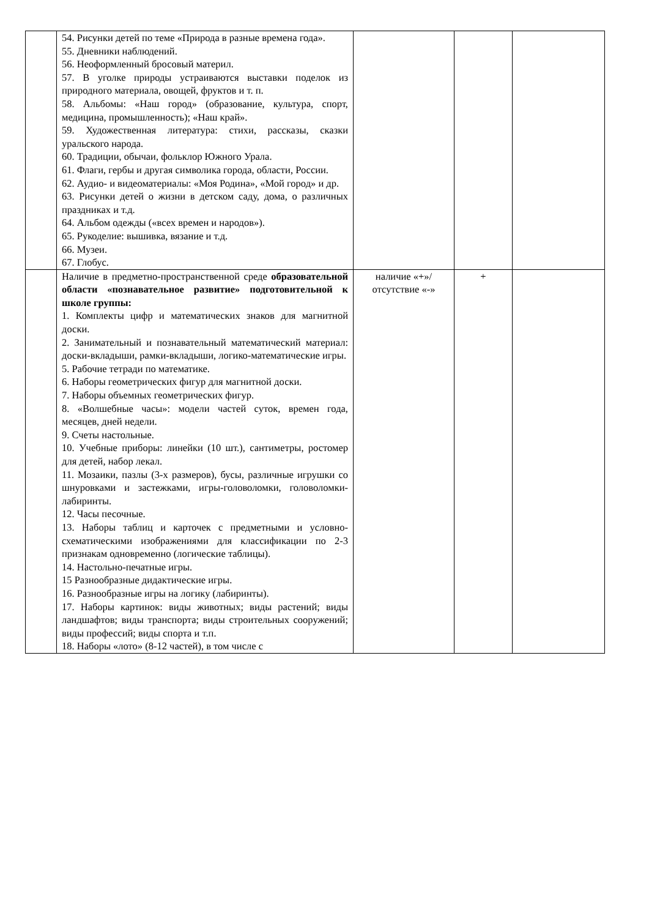| | 54. Рисунки детей по теме «Природа в разные времена года». 55. Дневники наблюдений. 56. Неоформленный бросовый материл. 57. В уголке природы устраиваются выставки поделок из природного материала, овощей, фруктов и т. п. 58. Альбомы: «Наш город» (образование, культура, спорт, медицина, промышленность); «Наш край». 59. Художественная литература: стихи, рассказы, сказки уральского народа. 60. Традиции, обычаи, фольклор Южного Урала. 61. Флаги, гербы и другая символика города, области, России. 62. Аудио- и видеоматериалы: «Моя Родина», «Мой город» и др. 63. Рисунки детей о жизни в детском саду, дома, о различных праздниках и т.д. 64. Альбом одежды («всех времен и народов»). 65. Рукоделие: вышивка, вязание и т.д. 66. Музеи. 67. Глобус. | | | |
| | Наличие в предметно-пространственной среде образовательной области «познавательное развитие» подготовительной к школе группы: 1. Комплекты цифр и математических знаков для магнитной доски. 2. Занимательный и познавательный математический материал: доски-вкладыши, рамки-вкладыши, логико-математические игры. 5. Рабочие тетради по математике. 6. Наборы геометрических фигур для магнитной доски. 7. Наборы объемных геометрических фигур. 8. «Волшебные часы»: модели частей суток, времен года, месяцев, дней недели. 9. Счеты настольные. 10. Учебные приборы: линейки (10 шт.), сантиметры, ростомер для детей, набор лекал. 11. Мозаики, пазлы (3-х размеров), бусы, различные игрушки со шнуровками и застежками, игры-головоломки, головоломки-лабиринты. 12. Часы песочные. 13. Наборы таблиц и карточек с предметными и условно-схематическими изображениями для классификации по 2-3 признакам одновременно (логические таблицы). 14. Настольно-печатные игры. 15 Разнообразные дидактические игры. 16. Разнообразные игры на логику (лабиринты). 17. Наборы картинок: виды животных; виды растений; виды ландшафтов; виды транспорта; виды строительных сооружений; виды профессий; виды спорта и т.п. 18. Наборы «лото» (8-12 частей), в том числе с | наличие «+»/ отсутствие «-» | + | |